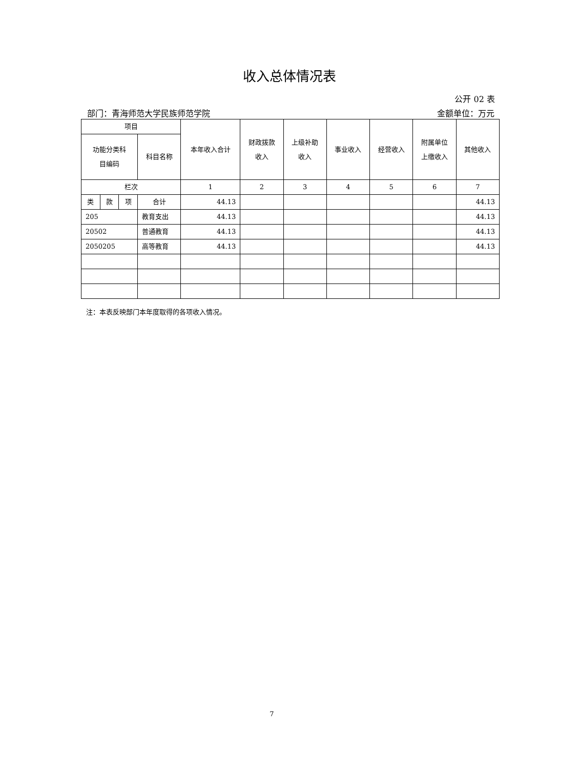收入总体情况表
公开 02 表
部门：青海师范大学民族师范学院 金额单位：万元
| 项目 | | | | 本年收入合计 | 财政拨款 收入 | 上级补助 收入 | 事业收入 | 经营收入 | 附属单位 上缴收入 | 其他收入 |
| --- | --- | --- | --- | --- | --- | --- | --- | --- | --- | --- |
| 功能分类科 目编码 | | | 科目名称 | | | | | | | |
| 栏次 | | | | 1 | 2 | 3 | 4 | 5 | 6 | 7 |
| 类 | 款 | 项 | 合计 | 44.13 | | | | | | 44.13 |
| 205 | | | 教育支出 | 44.13 | | | | | | 44.13 |
| 20502 | | | 普通教育 | 44.13 | | | | | | 44.13 |
| 2050205 | | | 高等教育 | 44.13 | | | | | | 44.13 |
注：本表反映部门本年度取得的各项收入情况。
7